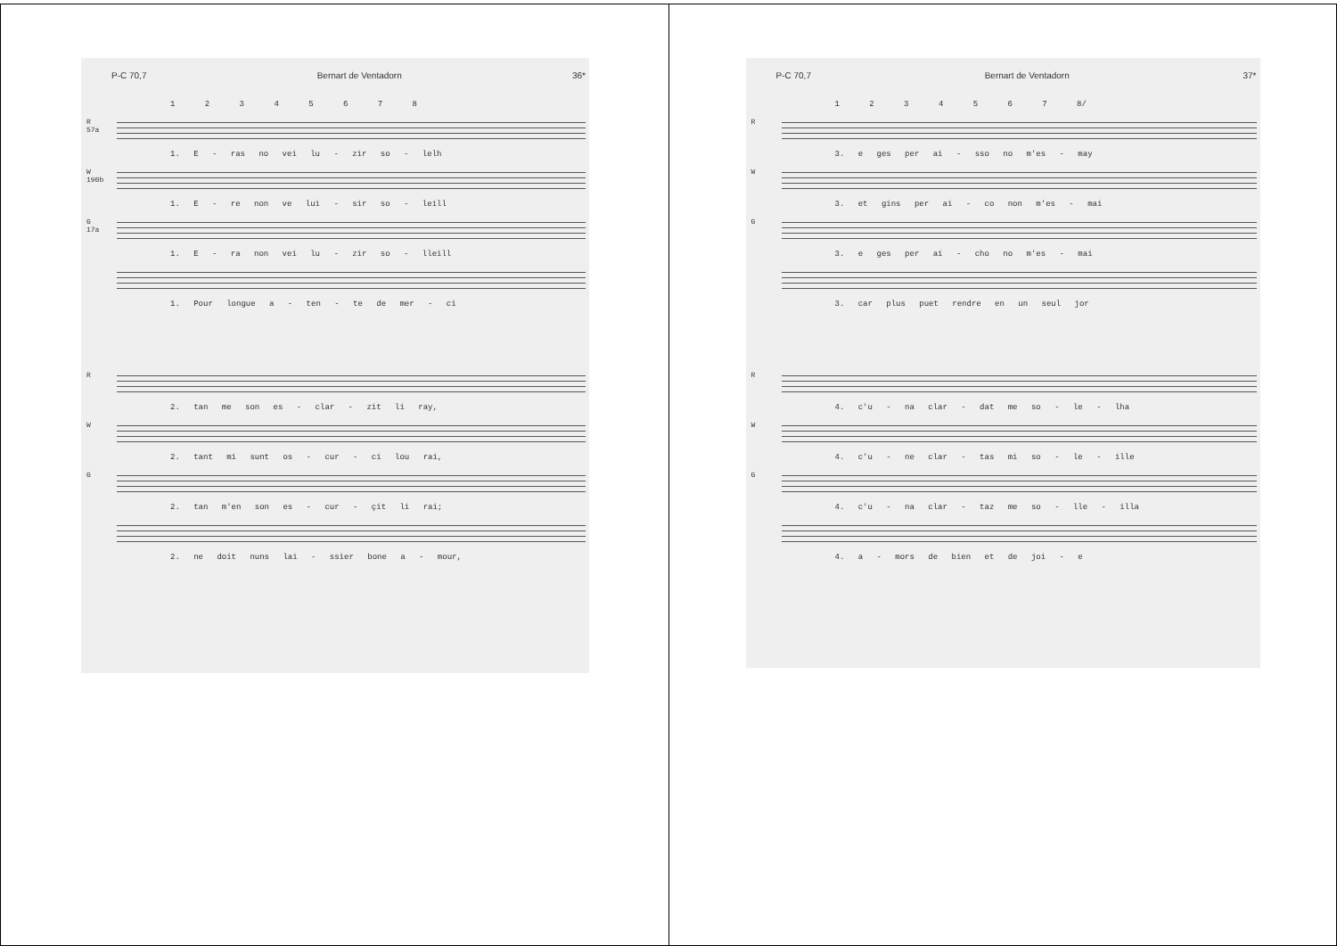P-C 70,7 Bernart de Ventadorn 36*
1 2 3 4 5 6 7 8
R
57a
1. E - ras no vei lu - zir so - lelh
W
190b
1. E - re non ve lui - sir so - leill
G
17a
1. E - ra non vei lu - zir so - lleill
1. Pour longue a - ten - te de mer - ci
R
2. tan me son es - clar - zit li ray,
W
2. tant mi sunt os - cur - ci lou rai,
G
2. tan m'en son es - cur - çit li rai;
2. ne doit nuns lai - ssier bone a - mour,
P-C 70,7 Bernart de Ventadorn 37*
1 2 3 4 5 6 7 8/
R
3. e ges per ai - sso no m'es - may
W
3. et gins per ai - co non m'es - mai
G
3. e ges per ai - cho no m'es - mai
3. car plus puet rendre en un seul jor
R
4. c'u - na clar - dat me so - le - lha
W
4. c'u - ne clar - tas mi so - le - ille
G
4. c'u - na clar - taz me so - lle - illa
4. a - mors de bien et de joi - e